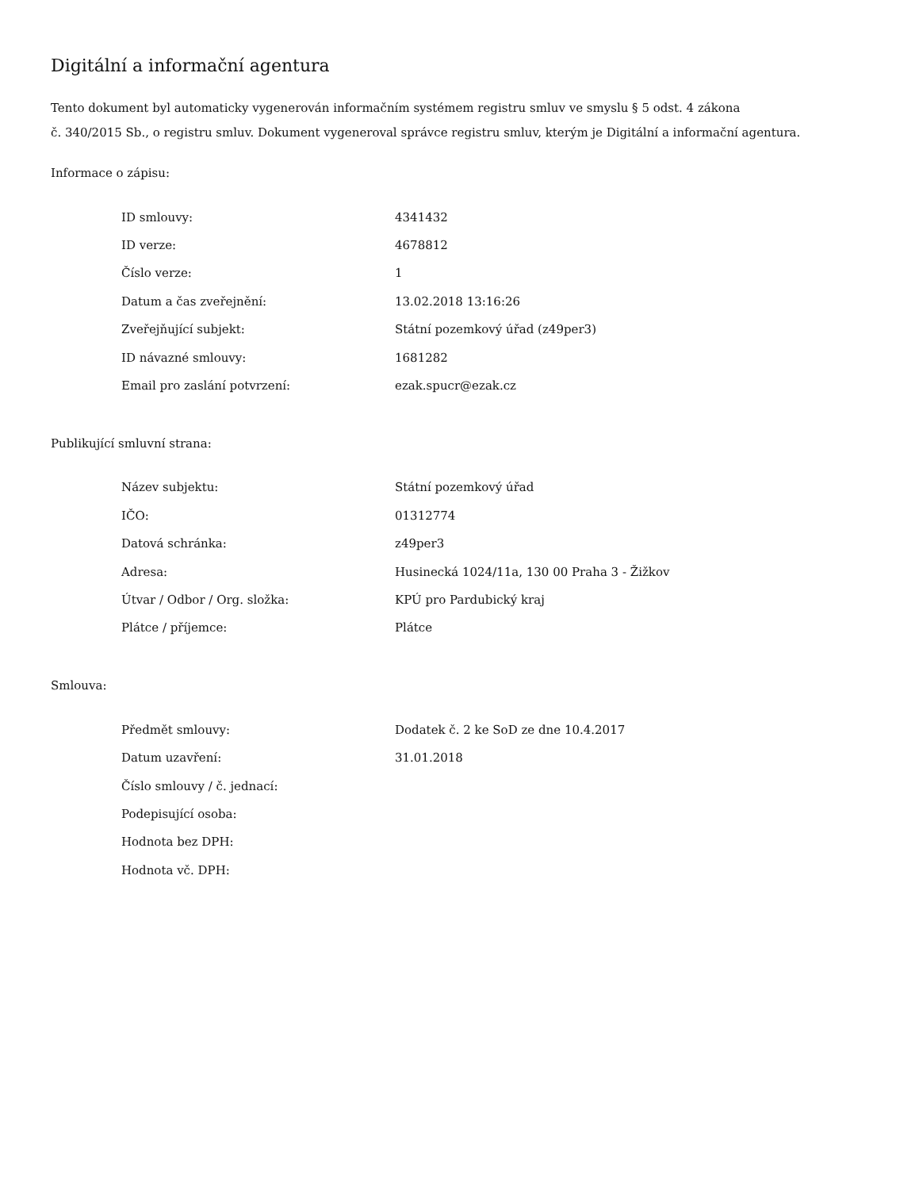Digitální a informační agentura
Tento dokument byl automaticky vygenerován informačním systémem registru smluv ve smyslu § 5 odst. 4 zákona
č. 340/2015 Sb., o registru smluv. Dokument vygeneroval správce registru smluv, kterým je Digitální a informační agentura.
Informace o zápisu:
| ID smlouvy: | 4341432 |
| ID verze: | 4678812 |
| Číslo verze: | 1 |
| Datum a čas zveřejnění: | 13.02.2018 13:16:26 |
| Zveřejňující subjekt: | Státní pozemkový úřad (z49per3) |
| ID návazné smlouvy: | 1681282 |
| Email pro zaslání potvrzení: | ezak.spucr@ezak.cz |
Publikující smluvní strana:
| Název subjektu: | Státní pozemkový úřad |
| IČO: | 01312774 |
| Datová schránka: | z49per3 |
| Adresa: | Husinecká 1024/11a, 130 00 Praha 3 - Žižkov |
| Útvar / Odbor / Org. složka: | KPÚ pro Pardubický kraj |
| Plátce / příjemce: | Plátce |
Smlouva:
| Předmět smlouvy: | Dodatek č. 2 ke SoD ze dne 10.4.2017 |
| Datum uzavření: | 31.01.2018 |
| Číslo smlouvy / č. jednací: | |
| Podepisující osoba: | |
| Hodnota bez DPH: | |
| Hodnota vč. DPH: | |